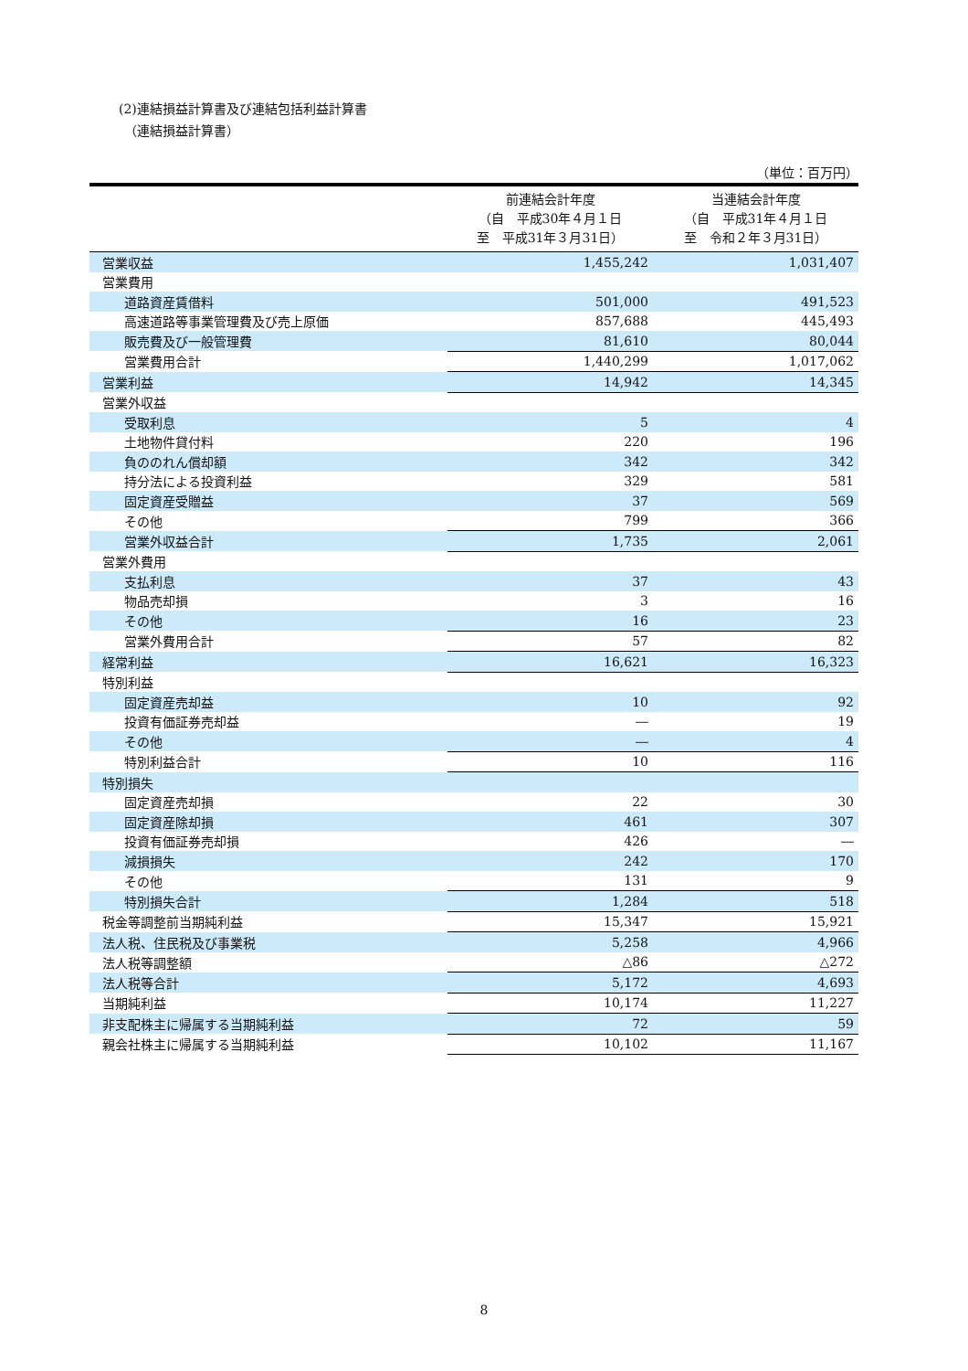(2)連結損益計算書及び連結包括利益計算書
（連結損益計算書）
（単位：百万円）
| | 前連結会計年度 （自 平成30年４月１日 至 平成31年３月31日） | 当連結会計年度 （自 平成31年４月１日 至 令和２年３月31日） |
| --- | --- | --- |
| 営業収益 | 1,455,242 | 1,031,407 |
| 営業費用 | | |
| 道路資産賃借料 | 501,000 | 491,523 |
| 高速道路等事業管理費及び売上原価 | 857,688 | 445,493 |
| 販売費及び一般管理費 | 81,610 | 80,044 |
| 営業費用合計 | 1,440,299 | 1,017,062 |
| 営業利益 | 14,942 | 14,345 |
| 営業外収益 | | |
| 受取利息 | 5 | 4 |
| 土地物件貸付料 | 220 | 196 |
| 負ののれん償却額 | 342 | 342 |
| 持分法による投資利益 | 329 | 581 |
| 固定資産受贈益 | 37 | 569 |
| その他 | 799 | 366 |
| 営業外収益合計 | 1,735 | 2,061 |
| 営業外費用 | | |
| 支払利息 | 37 | 43 |
| 物品売却損 | 3 | 16 |
| その他 | 16 | 23 |
| 営業外費用合計 | 57 | 82 |
| 経常利益 | 16,621 | 16,323 |
| 特別利益 | | |
| 固定資産売却益 | 10 | 92 |
| 投資有価証券売却益 | ― | 19 |
| その他 | ― | 4 |
| 特別利益合計 | 10 | 116 |
| 特別損失 | | |
| 固定資産売却損 | 22 | 30 |
| 固定資産除却損 | 461 | 307 |
| 投資有価証券売却損 | 426 | ― |
| 減損損失 | 242 | 170 |
| その他 | 131 | 9 |
| 特別損失合計 | 1,284 | 518 |
| 税金等調整前当期純利益 | 15,347 | 15,921 |
| 法人税、住民税及び事業税 | 5,258 | 4,966 |
| 法人税等調整額 | △86 | △272 |
| 法人税等合計 | 5,172 | 4,693 |
| 当期純利益 | 10,174 | 11,227 |
| 非支配株主に帰属する当期純利益 | 72 | 59 |
| 親会社株主に帰属する当期純利益 | 10,102 | 11,167 |
8